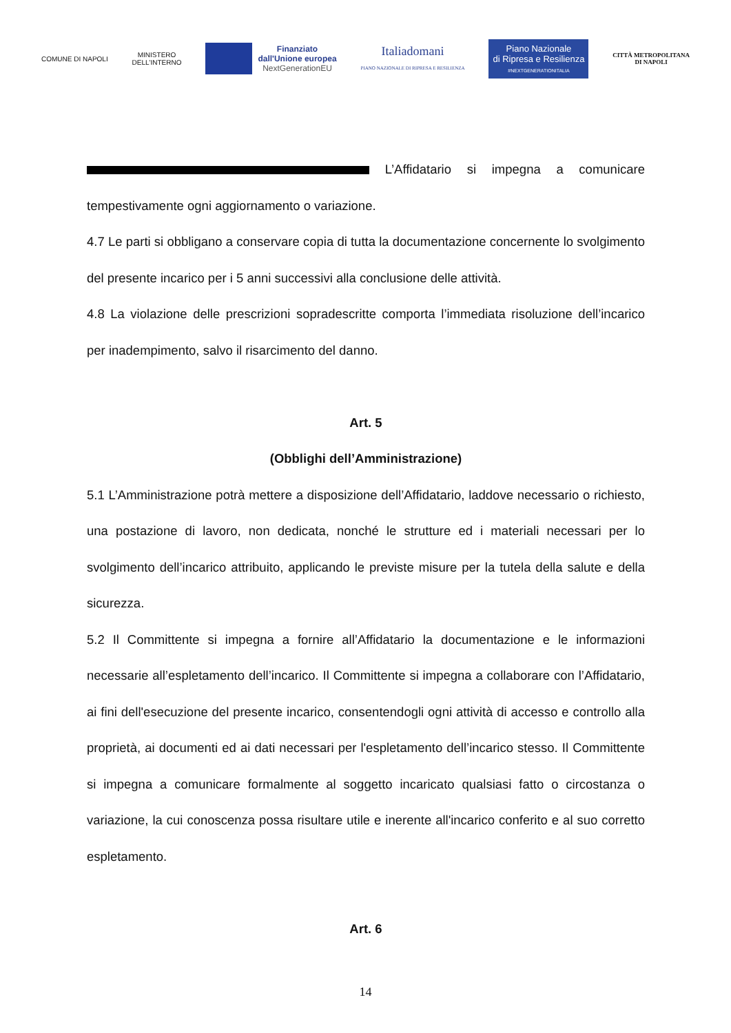COMUNE DI NAPOLI
MINISTERO
DELL'INTERNO
Finanziato
dall'Unione europea
NextGenerationEU
Italiadomani
PIANO NAZIONALE DI RIPRESA E RESILIENZA
Piano Nazionale
di Ripresa e Resilienza
#NEXTGENERATIONITALIA
CITTÀ METROPOLITANA
DI NAPOLI
L’Affidatario si impegna a comunicare tempestivamente ogni aggiornamento o variazione.
4.7 Le parti si obbligano a conservare copia di tutta la documentazione concernente lo svolgimento del presente incarico per i 5 anni successivi alla conclusione delle attività.
4.8 La violazione delle prescrizioni sopradescritte comporta l’immediata risoluzione dell’incarico per inadempimento, salvo il risarcimento del danno.
Art. 5
(Obblighi dell’Amministrazione)
5.1 L’Amministrazione potrà mettere a disposizione dell’Affidatario, laddove necessario o richiesto, una postazione di lavoro, non dedicata, nonché le strutture ed i materiali necessari per lo svolgimento dell’incarico attribuito, applicando le previste misure per la tutela della salute e della sicurezza.
5.2 Il Committente si impegna a fornire all’Affidatario la documentazione e le informazioni necessarie all’espletamento dell’incarico. Il Committente si impegna a collaborare con l’Affidatario, ai fini dell'esecuzione del presente incarico, consentendogli ogni attività di accesso e controllo alla proprietà, ai documenti ed ai dati necessari per l'espletamento dell’incarico stesso. Il Committente si impegna a comunicare formalmente al soggetto incaricato qualsiasi fatto o circostanza o variazione, la cui conoscenza possa risultare utile e inerente all'incarico conferito e al suo corretto espletamento.
Art. 6
14